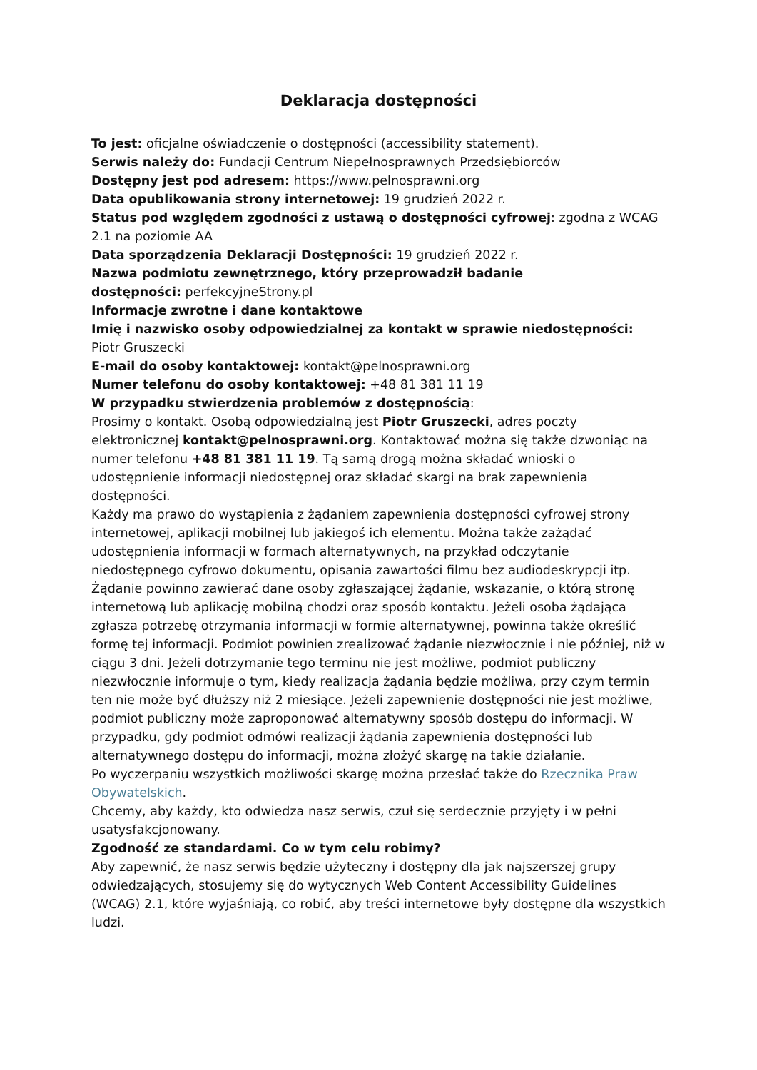Deklaracja dostępności
To jest: oficjalne oświadczenie o dostępności (accessibility statement).
Serwis należy do: Fundacji Centrum Niepełnosprawnych Przedsiębiorców
Dostępny jest pod adresem: https://www.pelnosprawni.org
Data opublikowania strony internetowej: 19 grudzień 2022 r.
Status pod względem zgodności z ustawą o dostępności cyfrowej: zgodna z WCAG 2.1 na poziomie AA
Data sporządzenia Deklaracji Dostępności: 19 grudzień 2022 r.
Nazwa podmiotu zewnętrznego, który przeprowadził badanie
dostępności: perfekcyjneStrony.pl
Informacje zwrotne i dane kontaktowe
Imię i nazwisko osoby odpowiedzialnej za kontakt w sprawie niedostępności: Piotr Gruszecki
E-mail do osoby kontaktowej: kontakt@pelnosprawni.org
Numer telefonu do osoby kontaktowej: +48 81 381 11 19
W przypadku stwierdzenia problemów z dostępnością:
Prosimy o kontakt. Osobą odpowiedzialną jest Piotr Gruszecki, adres poczty elektronicznej kontakt@pelnosprawni.org. Kontaktować można się także dzwoniąc na numer telefonu +48 81 381 11 19. Tą samą drogą można składać wnioski o udostępnienie informacji niedostępnej oraz składać skargi na brak zapewnienia dostępności.
Każdy ma prawo do wystąpienia z żądaniem zapewnienia dostępności cyfrowej strony internetowej, aplikacji mobilnej lub jakiegoś ich elementu. Można także zażądać udostępnienia informacji w formach alternatywnych, na przykład odczytanie niedostępnego cyfrowo dokumentu, opisania zawartości filmu bez audiodeskrypcji itp. Żądanie powinno zawierać dane osoby zgłaszającej żądanie, wskazanie, o którą stronę internetową lub aplikację mobilną chodzi oraz sposób kontaktu. Jeżeli osoba żądająca zgłasza potrzebę otrzymania informacji w formie alternatywnej, powinna także określić formę tej informacji. Podmiot powinien zrealizować żądanie niezwłocznie i nie później, niż w ciągu 3 dni. Jeżeli dotrzymanie tego terminu nie jest możliwe, podmiot publiczny niezwłocznie informuje o tym, kiedy realizacja żądania będzie możliwa, przy czym termin ten nie może być dłuższy niż 2 miesiące. Jeżeli zapewnienie dostępności nie jest możliwe, podmiot publiczny może zaproponować alternatywny sposób dostępu do informacji. W przypadku, gdy podmiot odmówi realizacji żądania zapewnienia dostępności lub alternatywnego dostępu do informacji, można złożyć skargę na takie działanie.
Po wyczerpaniu wszystkich możliwości skargę można przesłać także do Rzecznika Praw Obywatelskich.
Chcemy, aby każdy, kto odwiedza nasz serwis, czuł się serdecznie przyjęty i w pełni usatysfakcjonowany.
Zgodność ze standardami. Co w tym celu robimy?
Aby zapewnić, że nasz serwis będzie użyteczny i dostępny dla jak najszerszej grupy odwiedzających, stosujemy się do wytycznych Web Content Accessibility Guidelines (WCAG) 2.1, które wyjaśniają, co robić, aby treści internetowe były dostępne dla wszystkich ludzi.